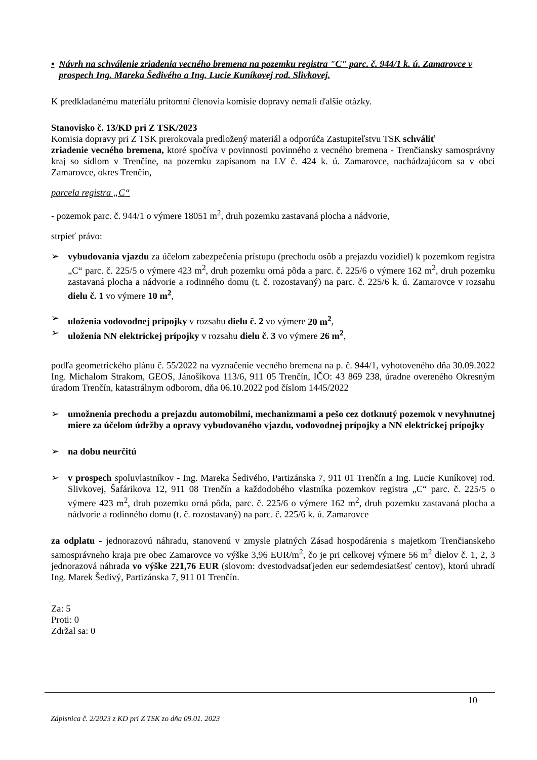• Návrh na schválenie zriadenia vecného bremena na pozemku registra "C" parc. č. 944/1 k. ú. Zamarovce v prospech Ing. Mareka Šedivého a Ing. Lucie Kuníkovej rod. Slivkovej.
K predkladanému materiálu prítomní členovia komisie dopravy nemali ďalšie otázky.
Stanovisko č. 13/KD pri Z TSK/2023
Komisia dopravy pri Z TSK prerokovala predložený materiál a odporúča Zastupiteľstvu TSK schváliť
zriadenie vecného bremena, ktoré spočíva v povinnosti povinného z vecného bremena - Trenčiansky samosprávny kraj so sídlom v Trenčíne, na pozemku zapísanom na LV č. 424 k. ú. Zamarovce, nachádzajúcom sa v obci Zamarovce, okres Trenčín,
parcela registra „C“
- pozemok parc. č. 944/1 o výmere 18051 m<sup>2</sup>, druh pozemku zastavaná plocha a nádvorie,
strpieť právo:
➢ vybudovania vjazdu za účelom zabezpečenia prístupu (prechodu osôb a prejazdu vozidiel) k pozemkom registra „C“ parc. č. 225/5 o výmere 423 m<sup>2</sup>, druh pozemku orná pôda a parc. č. 225/6 o výmere 162 m<sup>2</sup>, druh pozemku zastavaná plocha a nádvorie a rodinného domu (t. č. rozostavaný) na parc. č. 225/6 k. ú. Zamarovce v rozsahu dielu č. 1 vo výmere 10 m<sup>2</sup>,
➢ uloženia vodovodnej prípojky v rozsahu dielu č. 2 vo výmere 20 m<sup>2</sup>,
➢ uloženia NN elektrickej prípojky v rozsahu dielu č. 3 vo výmere 26 m<sup>2</sup>,
podľa geometrického plánu č. 55/2022 na vyznačenie vecného bremena na p. č. 944/1, vyhotoveného dňa 30.09.2022 Ing. Michalom Strakom, GEOS, Jánošíkova 113/6, 911 05 Trenčín, IČO: 43 869 238, úradne overeného Okresným úradom Trenčín, katastrálnym odborom, dňa 06.10.2022 pod číslom 1445/2022
➢ umožnenia prechodu a prejazdu automobilmi, mechanizmami a pešo cez dotknutý pozemok v nevyhnutnej miere za účelom údržby a opravy vybudovaného vjazdu, vodovodnej prípojky a NN elektrickej prípojky
➢ na dobu neurčitú
➢ v prospech spoluvlastníkov - Ing. Mareka Šedivého, Partizánska 7, 911 01 Trenčín a Ing. Lucie Kuníkovej rod. Slivkovej, Šafárikova 12, 911 08 Trenčín a každodobého vlastníka pozemkov registra „C“ parc. č. 225/5 o výmere 423 m<sup>2</sup>, druh pozemku orná pôda, parc. č. 225/6 o výmere 162 m<sup>2</sup>, druh pozemku zastavaná plocha a nádvorie a rodinného domu (t. č. rozostavaný) na parc. č. 225/6 k. ú. Zamarovce
za odplatu - jednorazovú náhradu, stanovenú v zmysle platných Zásad hospodárenia s majetkom Trenčianskeho samosprávneho kraja pre obec Zamarovce vo výške 3,96 EUR/m<sup>2</sup>, čo je pri celkovej výmere 56 m<sup>2</sup> dielov č. 1, 2, 3 jednorazová náhrada vo výške 221,76 EUR (slovom: dvestodvadsaťjeden eur sedemdesiatšesť centov), ktorú uhradí Ing. Marek Šedivý, Partizánska 7, 911 01 Trenčín.
Za: 5
Proti: 0
Zdržal sa: 0
10
Zápisnica č. 2/2023 z KD pri Z TSK zo dňa 09.01. 2023